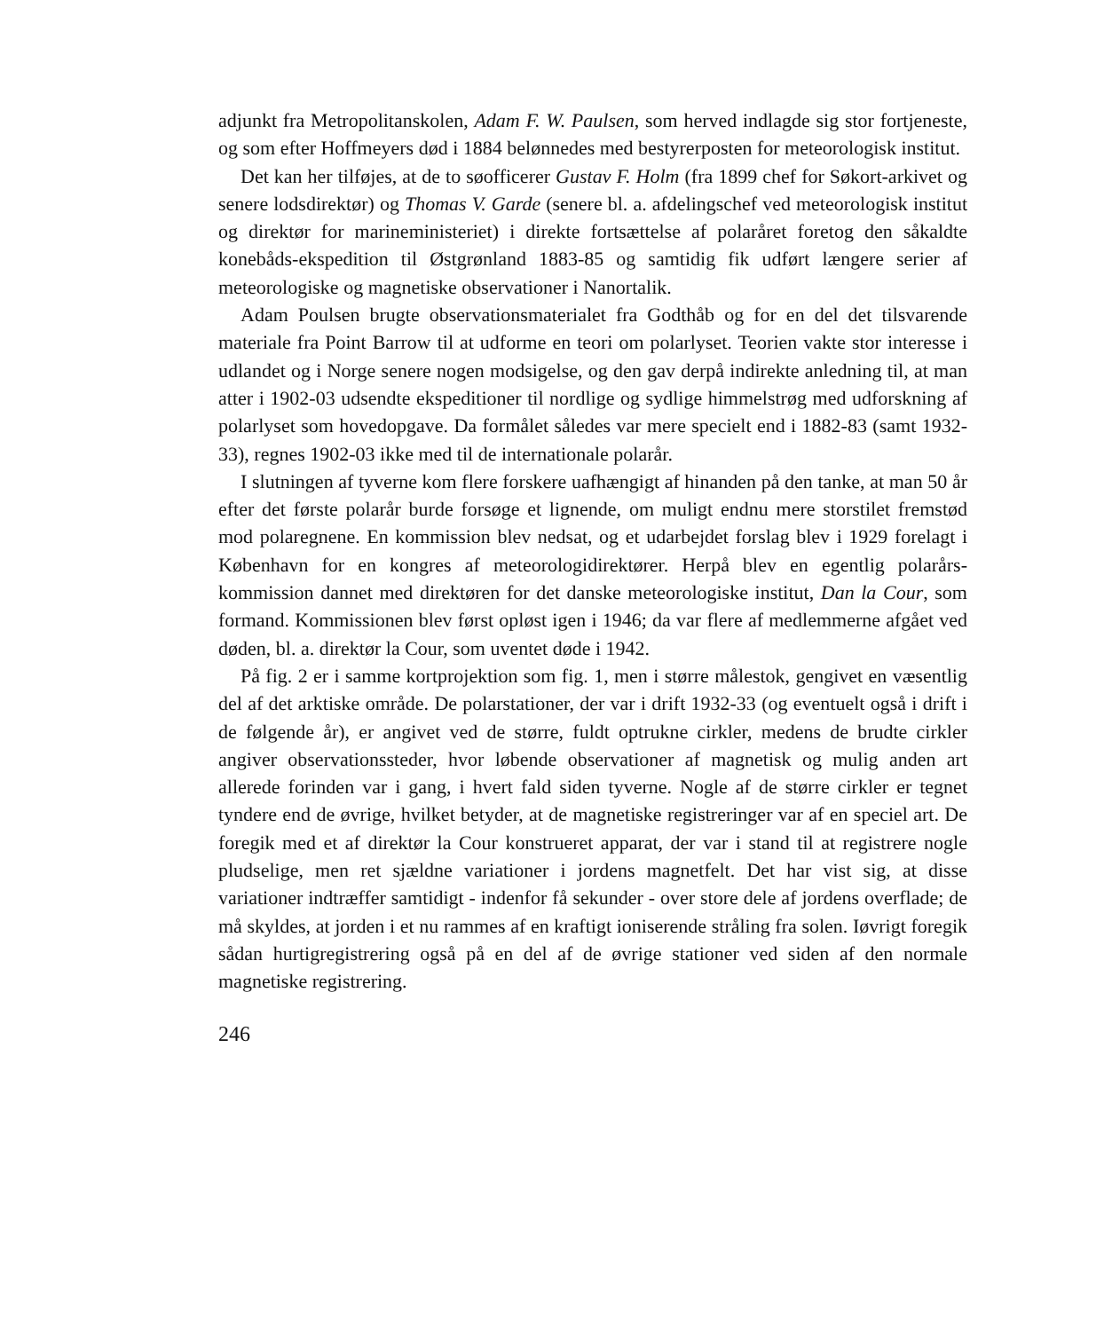adjunkt fra Metropolitanskolen, Adam F. W. Paulsen, som herved indlagde sig stor fortjeneste, og som efter Hoffmeyers død i 1884 belønnedes med bestyrerposten for meteorologisk institut.
Det kan her tilføjes, at de to søofficerer Gustav F. Holm (fra 1899 chef for Søkort-arkivet og senere lodsdirektør) og Thomas V. Garde (senere bl. a. afdelingschef ved meteorologisk institut og direktør for marineministeriet) i direkte fortsættelse af polaråret foretog den såkaldte konebåds-ekspedition til Østgrønland 1883-85 og samtidig fik udført længere serier af meteorologiske og magnetiske observationer i Nanortalik.
Adam Poulsen brugte observationsmaterialet fra Godthåb og for en del det tilsvarende materiale fra Point Barrow til at udforme en teori om polarlyset. Teorien vakte stor interesse i udlandet og i Norge senere nogen modsigelse, og den gav derpå indirekte anledning til, at man atter i 1902-03 udsendte ekspeditioner til nordlige og sydlige himmelstrøg med udforskning af polarlyset som hovedopgave. Da formålet således var mere specielt end i 1882-83 (samt 1932-33), regnes 1902-03 ikke med til de internationale polarår.
I slutningen af tyverne kom flere forskere uafhængigt af hinanden på den tanke, at man 50 år efter det første polarår burde forsøge et lignende, om muligt endnu mere storstilet fremstød mod polaregnene. En kommission blev nedsat, og et udarbejdet forslag blev i 1929 forelagt i København for en kongres af meteorologidirektører. Herpå blev en egentlig polarårs-kommission dannet med direktøren for det danske meteorologiske institut, Dan la Cour, som formand. Kommissionen blev først opløst igen i 1946; da var flere af medlemmerne afgået ved døden, bl. a. direktør la Cour, som uventet døde i 1942.
På fig. 2 er i samme kortprojektion som fig. 1, men i større målestok, gengivet en væsentlig del af det arktiske område. De polarstationer, der var i drift 1932-33 (og eventuelt også i drift i de følgende år), er angivet ved de større, fuldt optrukne cirkler, medens de brudte cirkler angiver observationssteder, hvor løbende observationer af magnetisk og mulig anden art allerede forinden var i gang, i hvert fald siden tyverne. Nogle af de større cirkler er tegnet tyndere end de øvrige, hvilket betyder, at de magnetiske registreringer var af en speciel art. De foregik med et af direktør la Cour konstrueret apparat, der var i stand til at registrere nogle pludselige, men ret sjældne variationer i jordens magnetfelt. Det har vist sig, at disse variationer indtræffer samtidigt - indenfor få sekunder - over store dele af jordens overflade; de må skyldes, at jorden i et nu rammes af en kraftigt ioniserende stråling fra solen. Iøvrigt foregik sådan hurtigregistrering også på en del af de øvrige stationer ved siden af den normale magnetiske registrering.
246